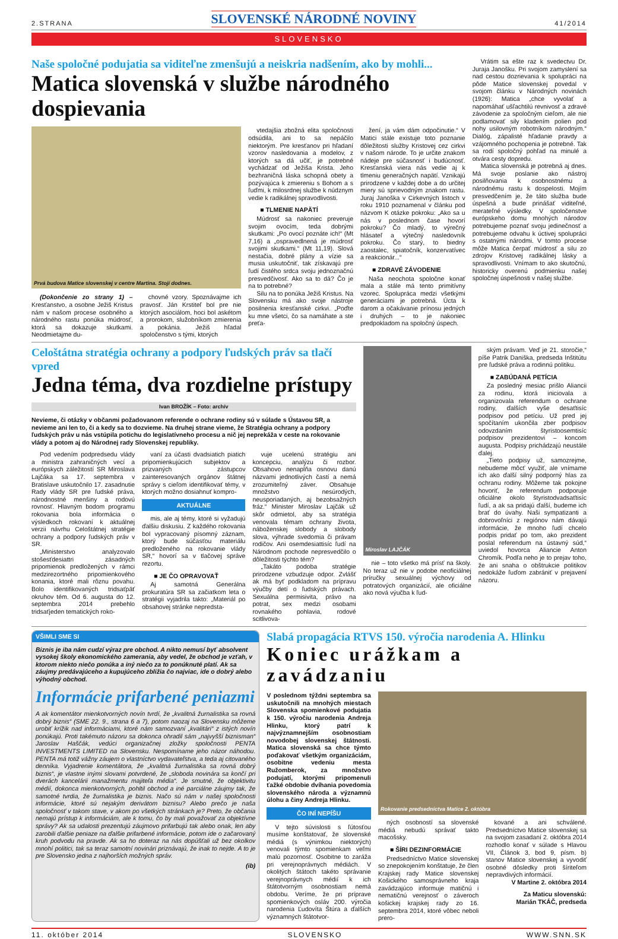2.STRANA
SLOVENSKÉ NÁRODNÉ NOVINY
41/2014
SLOVENSKO
Naše spoločné podujatia sa viditeľne zmenšujú a neiskria nadšením, ako by mohli...
Matica slovenská v službe národného dospievania
Prvá budova Matice slovenskej v centre Martina. Stojí dodnes.
(Dokončenie zo strany 1) – Kresťanstvo, a osobne Ježiš Kristus nám v našom procese osobného a národného rastu ponúka múdrosť, ktorá sa dokazuje skutkami. Neodmietajme du-
chovné vzory. Spoznávajme ich pravosť. Ján Krstiteľ bol pre nie ktorých asociálom, hoci bol askétom a prorokom, služobníkom zmierenia a pokánia. Ježiš hľadal spoločenstvo s tými, ktorých
vtedajšia zbožná elita spoločnosti odsúdila, ani to sa nepáčilo niektorým. Pre kresťanov pri hľadaní vzorov nasledovania a modelov, z ktorých sa dá učiť, je potrebné vychádzať od Ježiša Krista. Jeho bezhraničná láska schopná obety a pozývajúca k zmiereniu s Bohom a s ľuďmi, k milosrdnej službe k núdznym vedie k radikálnej spravodlivosti.
■ TLMENIE NAPÄTÍ
Múdrosť sa nakoniec preveruje svojim ovocím, teda dobrými skutkami: „Po ovocí poznáte ich!“ (Mt 7,16) a „ospravedlnená je múdrosť svojimi skutkami.“ (Mt 11,19). Slová nestačia, dobré plány a vízie sa musia uskutočniť, tak získavajú pre ľudí čistého srdca svoju jednoznačnú presvedčivosť. Ako sa to dá? Čo je na to potrebné?
Silu na to ponúka Ježiš Kristus. Na Slovensku má ako svoje nástroje posilnenia kresťanské cirkvi. „Poďte ku mne všetci, čo sa namáhate a ste preťa-
žení, ja vám dám odpočinutie.“ V Matici stále existuje toto poznanie dôležitosti služby Kristovej cez cirkvi v našom národe. To je určite znakom nádeje pre súčasnosť i budúcnosť. Kresťanská viera nás vedie aj k tlmeniu generačných napätí. Vznikajú prirodzene v každej dobe a do určitej miery sú sprievodným znakom rastu. Juraj Janoška v Cirkevných listoch v roku 1910 poznamenal v článku pod názvom K otázke pokroku: „Ako sa u nás v poslednom čase hovorí pokroku? Čo mladý, to výrečný hlásateľ a výtečný nasledovník pokroku. Čo starý, to biedny zaostalec, spiatočník, konzervatívec a reakcionár...“
■ ZDRAVÉ ZÁVODENIE
Naša neochota spoločne konať mala a stále má tento primitívny vzorec. Spolupráca medzi všetkými generáciami je potrebná. Úcta k darom a očakávanie prínosu jedných i druhých – to je nakoniec predpokladom na spoločný úspech.
Vrátim sa ešte raz k svedectvu Dr. Juraja Janošku. Pri svojom zamyslení sa nad cestou dozrievania k spolupráci na pôde Matice slovenskej povedal v svojom článku v Národných novinách (1926): Matica „chce vyvolať a napomáhať ušľachtilú revnivosť a zdravé závodenie za spoločným cieľom, ale nie podlamovať sily kladením polien pod nohy usilovným robotníkom národným.“ Dialóg, zápalisté hľadanie pravdy a vzájomného pochopenia je potrebné. Tak sa rodí spoločný pohľad na minulé a otvára cesty dopredu.
Matica slovenská je potrebná aj dnes. Má svoje poslanie ako nástroj posilňovania k osobnostnému a národnému rastu k dospelosti. Mojím presvedčením je, že táto služba bude úspešná a bude prinášať viditeľné, merateľné výsledky. V spoločenstve európskeho domu mnohých národov potrebujeme poznať svoju jedinečnosť a potrebujeme odvahu k úctivej spolupráci s ostatnými národmi. V tomto procese môže Matica čerpať múdrosť a silu zo zdrojov Kristovej radikálnej lásky a spravodlivosti. Vnímam to ako skutočnú, historicky overenú podmienku našej spoločnej úspešnosti v našej službe.
Celoštátna stratégia ochrany a podpory ľudských práv sa tlačí vpred
Jedna téma, dva rozdielne prístupy
Ivan BROŽÍK – Foto: archív
Nevieme, či otázky v občanmi požadovanom referende o ochrane rodiny sú v súlade s Ústavou SR, a nevieme ani len to, či a kedy sa to dozvieme. Na druhej strane vieme, že Stratégia ochrany a podpory ľudských práv u nás vstúpila potichu do legislatívneho procesu a nič jej neprekáža v ceste na rokovanie vlády a potom aj do Národnej rady Slovenskej republiky.
Pod vedením podpredsedu vlády a ministra zahraničných vecí a európskych záležitostí SR Miroslava Lajčáka sa 17. septembra v Bratislave uskutočnilo 17. zasadnutie Rady vlády SR pre ľudské práva, národnostné menšiny a rodovú rovnosť. Hlavným bodom programu rokovania bola informácia o výsledkoch rokovaní k aktuálnej verzii návrhu Celoštátnej stratégie ochrany a podpory ľudských práv v SR.
„Ministerstvo analyzovalo stošesťdesiattri zásadných pripomienok predložených v rámci medzirezortného pripomienkového konania, ktoré mali rôznu povahu. Bolo identifikovaných tridsaťpäť okruhov tém. Od 6. augusta do 12. septembra 2014 prebehlo tridsaťjeden tematických roko-
vaní za účasti dvadsiatich piatich pripomienkujúcich subjektov a prizvaných zástupcov zainteresovaných orgánov štátnej správy s cieľom identifikovať témy, v ktorých možno dosiahnuť kompro-
AKTUÁLNE
mis, ale aj témy, ktoré si vyžadujú ďalšiu diskusiu. Z každého rokovania bol vypracovaný písomný záznam, ktorý bude súčasťou materiálu predloženého na rokovanie vlády SR,“ hovorí sa v tlačovej správe rezortu.
■ JE ČO OPRAVOVAŤ
Aj samotná Generálna prokuratúra SR sa začiatkom leta o stratégii vyjadrila takto: „Materiál po obsahovej stránke nepredsta-
vuje ucelenú stratégiu ani koncepciu, analýzu či rozbor. Obsahovo nenapĺňa osnovu danú názvami jednotlivých častí a nemá zrozumiteľný záver. Obsahuje množstvo nesúrodých, neusporiadaných, aj bezobsažných fráz.“ Minister Miroslav Lajčák už skôr odmietol, aby sa stratégia venovala témam ochrany života, náboženskej slobody a slobody slova, výhrade svedomia či právam rodičov. Ani osemdesiattisíc ľudí na Národnom pochode nepresvedčilo o dôležitosti týchto tém?
„Takáto podoba stratégie prirodzene vzbudzuje odpor. Zvlášť ak má byť podkladom na prípravu výučby detí o ľudských právach. Sexuálna permisivita, právo na potrat, sex medzi osobami rovnakého pohlavia, rodové scitlivova-
Miroslav LAJČÁK
nie – toto všetko má prísť na školy. No teraz už nie v podobe neoficiálnej príručky sexuálnej výchovy od potratových organizácií, ale oficiálne ako nová výučba k ľud-
ským právam. Veď je 21. storočie,“ píše Patrik Daniška, predseda Inštitútu pre ľudské práva a rodinnú politiku.
■ ZABÚDANÁ PETÍCIA
Za posledný mesiac prišlo Aliancii za rodinu, ktorá iniciovala a organizovala referendum o ochrane rodiny, ďalších vyše desaťtisíc podpisov pod petíciu. Už pred jej spočítaním ukončila zber podpisov odovzdaním štyristoosemtisíc podpisov prezidentovi – koncom augusta. Podpisy prichádzajú neustále ďalej.
„Tieto podpisy už, samozrejme, nebudeme môcť využiť, ale vnímame ich ako ďalší silný podporný hlas za ochranu rodiny. Môžeme tak pokojne hovoriť, že referendum podporuje oficiálne okolo štyristodvadsaťtisíc ľudí, a ak sa pridajú ďalší, budeme ich brať do úvahy. Naši sympatizanti a dobrovoľníci z regiónov nám dávajú informácie, že mnoho ľudí chcelo podpis pridať po tom, ako prezident poslal referendum na ústavný súd,“ uviedol hovorca Aliancie Anton Chromík. Podľa neho je to prejav toho, že ani snaha o obštrukcie politikov nedokáže ľuďom zabrániť v prejavení názoru.
VŠIMLI SME SI
Biznis je iba nám cudzí výraz pre obchod. A nikto nemusí byť absolvent vysokej školy ekonomického zamerania, aby vedel, že obchod je vzťah, v ktorom niekto niečo ponúka a iný niečo za to ponúknuté platí. Ak sa záujmy predávajúceho a kupujúceho zbližia čo najviac, ide o dobrý alebo výhodný obchod.
Informácie prifarbené peniazmi
A ak komentátor mienkotvorných novín tvrdí, že „kvalitná žurnalistika sa rovná dobrý biznis“ (SME 22. 9., strana 6 a 7), potom naozaj na Slovensku môžeme urobiť krížik nad informáciami, ktoré nám samozvaní „kvalitári“ z istých novín ponúkajú. Proti takémuto názoru sa dokonca ohradil sám „najvyšší biznisman“ Jaroslav Haščák, vedúci organizačnej zložky spoločnosti PENTA INVESTMENTS LIMITED na Slovensku. Nespomíname jeho názor náhodou. PENTA má totiž vážny záujem o vlastníctvo vydavateľstva, a teda aj citovaného denníka. Vyjadrenie komentátora, že „kvalitná žurnalistika sa rovná dobrý biznis“, je vlastne inými slovami potvrdené, že „sloboda novinára sa končí pri dverách kancelárii manažmentu majiteľa média“. Je smutné, že objektivitu médií, dokonca mienkotvorných, pohltil obchod a iné parciálne záujmy tak, že samotné tvrdia, že žurnalistika je biznis. Načo sú nám v našej spoločnosti informácie, ktoré sú nejakým derivátom biznisu? Alebo prečo je naša spoločnosť v takom stave, v akom po všetkých stránkach je? Preto, že občania nemajú prístup k informáciám, ale k tomu, čo by mali považovať za objektívne správy? Ak sa udalosti prezentujú záujmovo prifarbujú tak alebo onak, len aby zarobili ďalšie peniaze na ďalšie prifarbené informácie, potom ide o začarovaný kruh podvodu na pravde. Ak sa ho doteraz na nás dopúšťali už bez okolkov mnohí politici, tak sa teraz samotní novinári priznávajú, že inak to nejde. A to je pre Slovensko jedna z najhorších možných správ.
(ib)
Slabá propagácia RTVS 150. výročia narodenia A. Hlinku
Koniec urážkam a zavádzaniu
V poslednom týždni septembra sa uskutočnili na mnohých miestach Slovenska spomienkové podujatia k 150. výročiu narodenia Andreja Hlinku, ktorý patrí k najvýznamnejším osobnostiam novodobej slovenskej štátnosti. Matica slovenská sa chce týmto poďakovať všetkým organizáciám, osobitne vedeniu mesta Ružomberok, za množstvo podujatí, ktorými pripomenuli ťažké obdobie dvíhania povedomia slovenského národa a významnú úlohu a činy Andreja Hlinku.
ČO INÍ NEPÍŠU
V tejto súvislosti s ľútosťou musíme konštatovať, že slovenské médiá (s výnimkou niektorých) venovali týmto spomienkam veľmi malú pozornosť. Osobitne to zaráža pri verejnoprávnych médiách. V okolitých štátoch takéto správanie verejnoprávnych médií k ich štátotvorným osobnostiam nemá obdobu. Veríme, že pri príprave spomienkových osláv 200. výročia narodenia Ľudovíta Štúra a ďalších významných štátotvor-
Rokovanie predsedníctva Matice 2. októbra
ných osobností sa slovenské médiá nebudú správať takto macošsky.
■ ŠÍRI DEZINFORMÁCIE
Predsedníctvo Matice slovenskej so znepokojením konštatuje, že člen Krajskej rady Matice slovenskej Košického samosprávneho kraja zavádzajúco informuje matičnú i nematičnú verejnosť o záveroch košickej krajskej rady zo 16. septembra 2014, ktoré vôbec neboli prero-
kované a ani schválené. Predsedníctvo Matice slovenskej sa na svojom zasadaní 2. októbra 2014 rozhodlo konať v súlade s Hlavou VII, Článok 3, bod 9, písm. b) stanov Matice slovenskej a vyvodiť osobné dôsledky proti šíriteľom nepravdivých informácií.
V Martine 2. októbra 2014
Za Maticu slovenskú:
Marián TKÁČ, predseda
11. október 2014 SLOVENSKO WWW.SNN.SK